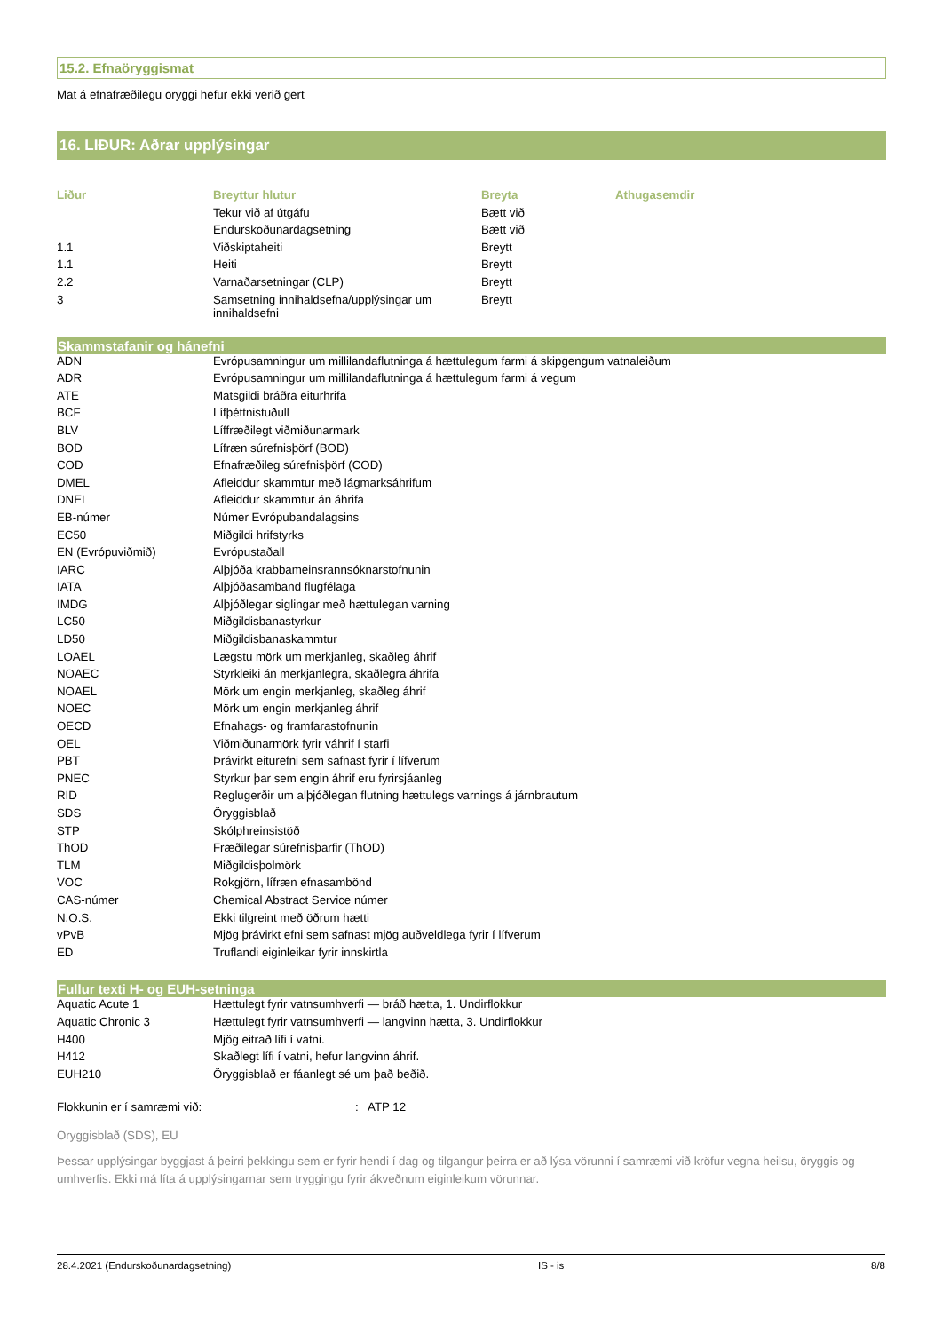15.2. Efnaöryggismat
Mat á efnafræðilegu öryggi hefur ekki verið gert
16. LIÐUR: Aðrar upplýsingar
| Liður | Breyttur hlutur | Breyta | Athugasemdir |
| --- | --- | --- | --- |
| | Tekur við af útgáfu | Bætt við | |
| | Endurskoðunardagsetning | Bætt við | |
| 1.1 | Viðskiptaheiti | Breytt | |
| 1.1 | Heiti | Breytt | |
| 2.2 | Varnaðarsetningar (CLP) | Breytt | |
| 3 | Samsetning innihaldsefna/upplýsingar um innihaldsefni | Breytt | |
Skammstafanir og hánefni
| ADN | Evrópusamningur um millilandaflutninga á hættulegum farmi á skipgengum vatnaleiðum |
| ADR | Evrópusamningur um millilandaflutninga á hættulegum farmi á vegum |
| ATE | Matsgildi bráðra eiturhrifa |
| BCF | Lífþéttnistuðull |
| BLV | Líffræðilegt viðmiðunarmark |
| BOD | Lífræn súrefnisþörf (BOD) |
| COD | Efnafræðileg súrefnisþörf (COD) |
| DMEL | Afleiddur skammtur með lágmarksáhrifum |
| DNEL | Afleiddur skammtur án áhrifa |
| EB-númer | Númer Evrópubandalagsins |
| EC50 | Miðgildi hrifstyrks |
| EN (Evrópuviðmið) | Evrópustaðall |
| IARC | Alþjóða krabbameinsrannsóknarstofnunin |
| IATA | Alþjóðasamband flugfélaga |
| IMDG | Alþjóðlegar siglingar með hættulegan varning |
| LC50 | Miðgildisbanastyrkur |
| LD50 | Miðgildisbanaskammtur |
| LOAEL | Lægstu mörk um merkjanleg, skaðleg áhrif |
| NOAEC | Styrkleiki án merkjanlegra, skaðlegra áhrifa |
| NOAEL | Mörk um engin merkjanleg, skaðleg áhrif |
| NOEC | Mörk um engin merkjanleg áhrif |
| OECD | Efnahags- og framfarastofnunin |
| OEL | Viðmiðunarmörk fyrir váhrif í starfi |
| PBT | Þrávirkt eiturefni sem safnast fyrir í lífverum |
| PNEC | Styrkur þar sem engin áhrif eru fyrirsjáanleg |
| RID | Reglugerðir um alþjóðlegan flutning hættulegs varnings á járnbrautum |
| SDS | Öryggisblað |
| STP | Skólphreinsistöð |
| ThOD | Fræðilegar súrefnisþarfir (ThOD) |
| TLM | Miðgildisþolmörk |
| VOC | Rokgjörn, lífræn efnasambönd |
| CAS-númer | Chemical Abstract Service númer |
| N.O.S. | Ekki tilgreint með öðrum hætti |
| vPvB | Mjög þrávirkt efni sem safnast mjög auðveldlega fyrir í lífverum |
| ED | Truflandi eiginleikar fyrir innskirtla |
Fullur texti H- og EUH-setninga
| Aquatic Acute 1 | Hættulegt fyrir vatnsumhverfi — bráð hætta, 1. Undirflokkur |
| Aquatic Chronic 3 | Hættulegt fyrir vatnsumhverfi — langvinn hætta, 3. Undirflokkur |
| H400 | Mjög eitrað lífi í vatni. |
| H412 | Skaðlegt lífi í vatni, hefur langvinn áhrif. |
| EUH210 | Öryggisblað er fáanlegt sé um það beðið. |
| Flokkunin er í samræmi við: | : | ATP 12 |
Öryggisblað (SDS), EU
Þessar upplýsingar byggjast á þeirri þekkingu sem er fyrir hendi í dag og tilgangur þeirra er að lýsa vörunni í samræmi við kröfur vegna heilsu, öryggis og umhverfis. Ekki má líta á upplýsingarnar sem tryggingu fyrir ákveðnum eiginleikum vörunnar.
28.4.2021 (Endurskoðunardagsetning) IS - is 8/8